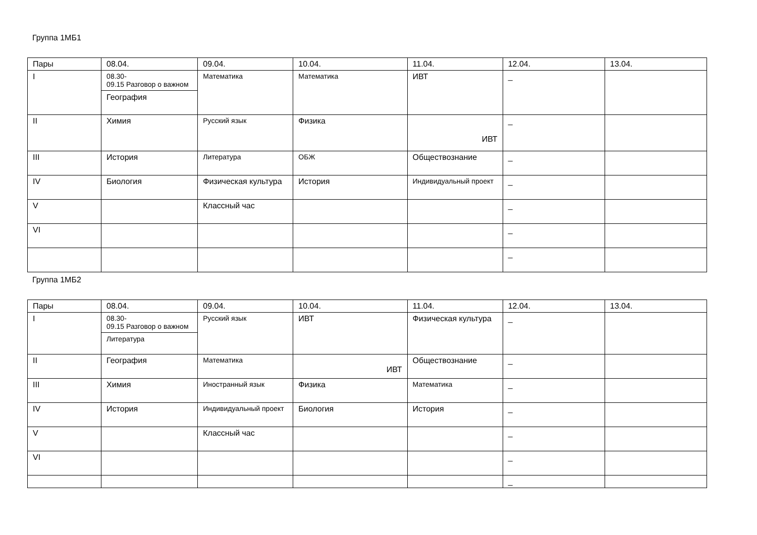Группа 1МБ1
| Пары | 08.04. | 09.04. | 10.04. | 11.04. | 12.04. | 13.04. |
| I | 08.30- 09.15 Разговор о важном География | Математика | Математика | ИВТ | _ | |
| II | Химия | Русский язык | Физика | ИВТ | _ | |
| III | История | Литература | ОБЖ | Обществознание | _ | |
| IV | Биология | Физическая культура | История | Индивидуальный проект | _ | |
| V | | Классный час | | | _ | |
| VI | | | | | _ | |
| | | | | | _ | |
Группа 1МБ2
| Пары | 08.04. | 09.04. | 10.04. | 11.04. | 12.04. | 13.04. |
| I | 08.30- 09.15 Разговор о важном Литература | Русский язык | ИВТ | Физическая культура | _ | |
| II | География | Математика | ИВТ | Обществознание | _ | |
| III | Химия | Иностранный язык | Физика | Математика | _ | |
| IV | История | Индивидуальный проект | Биология | История | _ | |
| V | | Классный час | | | _ | |
| VI | | | | | _ | |
| | | | | | _ | |